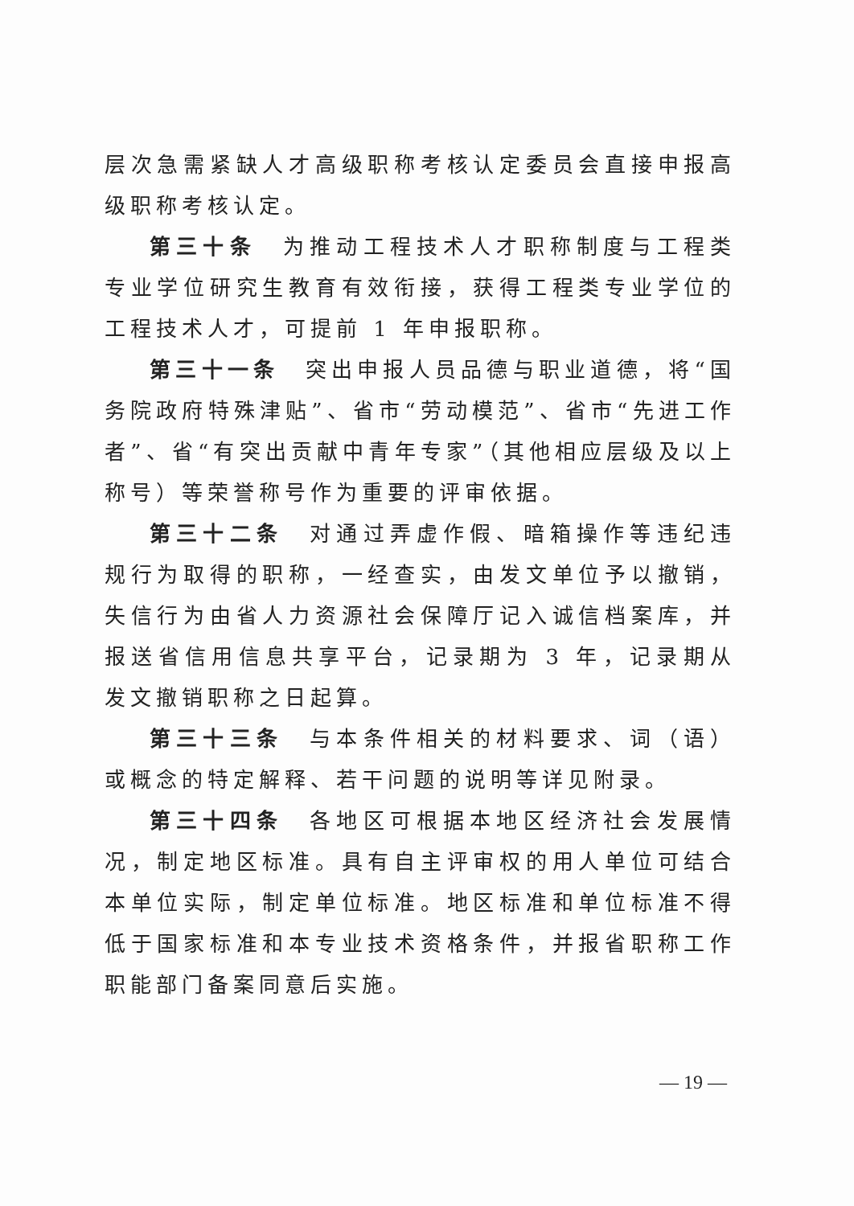层次急需紧缺人才高级职称考核认定委员会直接申报高级职称考核认定。
第三十条　为推动工程技术人才职称制度与工程类专业学位研究生教育有效衔接，获得工程类专业学位的工程技术人才，可提前 1 年申报职称。
第三十一条　突出申报人员品德与职业道德，将“国务院政府特殊津贴”、省市“劳动模范”、省市“先进工作者”、省“有突出贡献中青年专家”（其他相应层级及以上称号）等荣誉称号作为重要的评审依据。
第三十二条　对通过弄虚作假、暗箱操作等违纪违规行为取得的职称，一经查实，由发文单位予以撤销，失信行为由省人力资源社会保障厅记入诚信档案库，并报送省信用信息共享平台，记录期为 3 年，记录期从发文撤销职称之日起算。
第三十三条　与本条件相关的材料要求、词（语）或概念的特定解释、若干问题的说明等详见附录。
第三十四条　各地区可根据本地区经济社会发展情况，制定地区标准。具有自主评审权的用人单位可结合本单位实际，制定单位标准。地区标准和单位标准不得低于国家标准和本专业技术资格条件，并报省职称工作职能部门备案同意后实施。
— 19 —